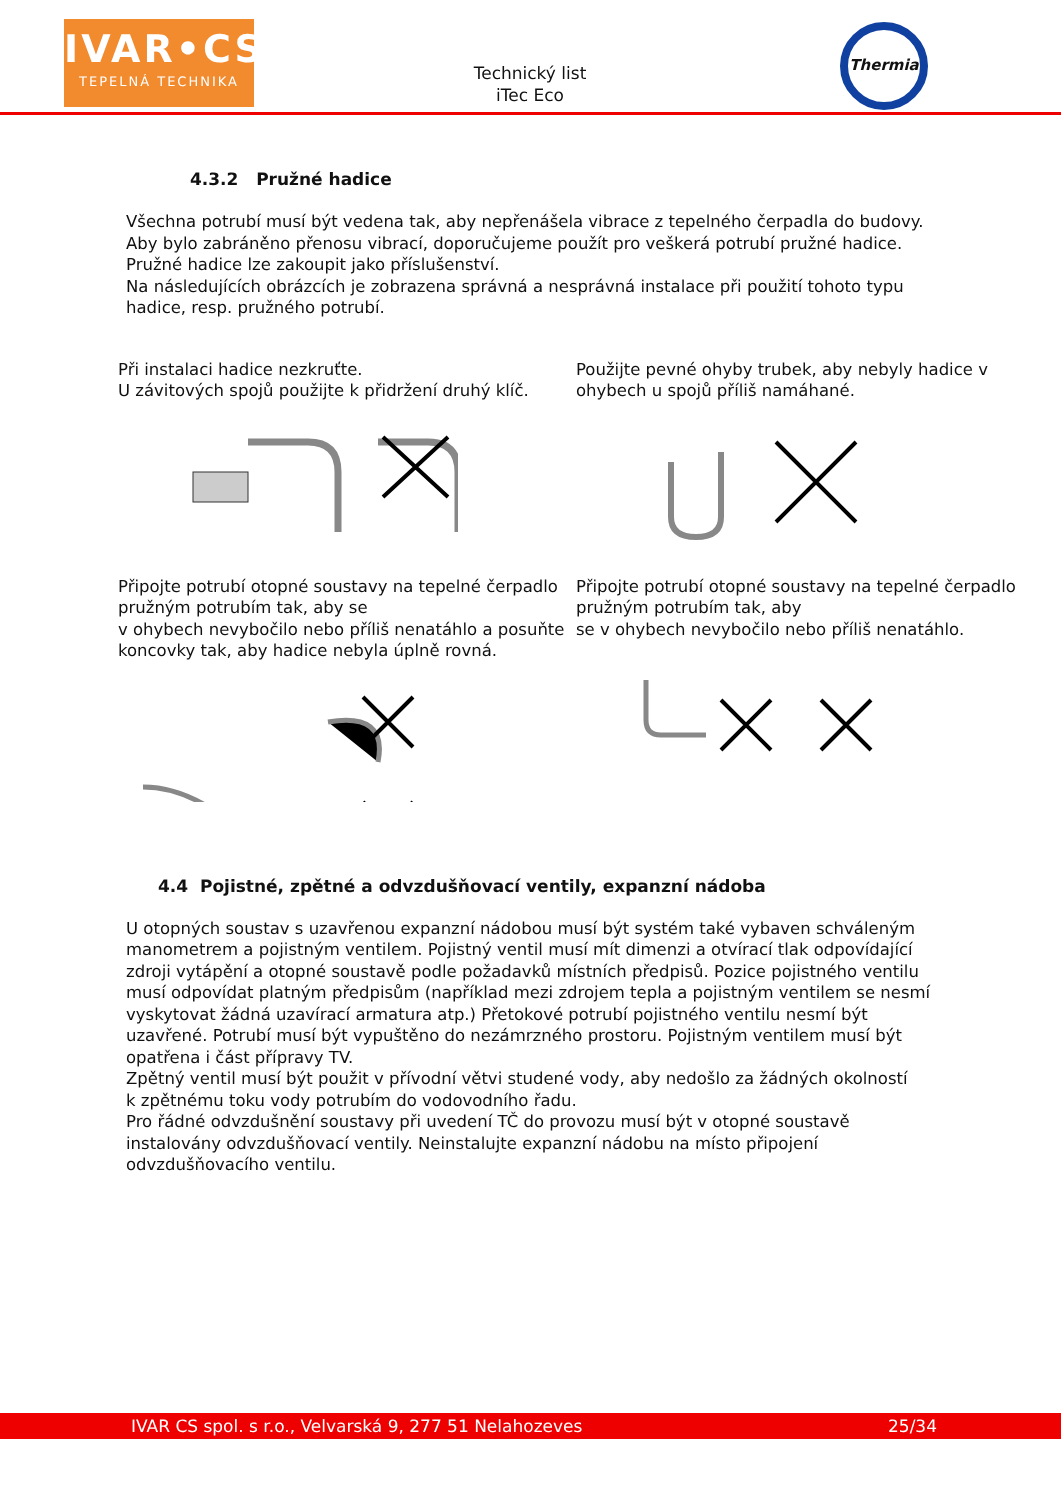IVAR•CS
TEPELNÁ TECHNIKA
Technický list
iTec Eco
Thermia
4.3.2 Pružné hadice
Všechna potrubí musí být vedena tak, aby nepřenášela vibrace z tepelného čerpadla do budovy. Aby bylo zabráněno přenosu vibrací, doporučujeme použít pro veškerá potrubí pružné hadice. Pružné hadice lze zakoupit jako příslušenství.
Na následujících obrázcích je zobrazena správná a nesprávná instalace při použití tohoto typu hadice, resp. pružného potrubí.
Při instalaci hadice nezkruťte.
U závitových spojů použijte k přidržení druhý klíč.
Připojte potrubí otopné soustavy na tepelné čerpadlo pružným potrubím tak, aby se
v ohybech nevybočilo nebo příliš nenatáhlo a posuňte koncovky tak, aby hadice nebyla úplně rovná.
Použijte pevné ohyby trubek, aby nebyly hadice v ohybech u spojů příliš namáhané.
Připojte potrubí otopné soustavy na tepelné čerpadlo pružným potrubím tak, aby
se v ohybech nevybočilo nebo příliš nenatáhlo.
4.4 Pojistné, zpětné a odvzdušňovací ventily, expanzní nádoba
U otopných soustav s uzavřenou expanzní nádobou musí být systém také vybaven schváleným manometrem a pojistným ventilem. Pojistný ventil musí mít dimenzi a otvírací tlak odpovídající zdroji vytápění a otopné soustavě podle požadavků místních předpisů. Pozice pojistného ventilu musí odpovídat platným předpisům (například mezi zdrojem tepla a pojistným ventilem se nesmí vyskytovat žádná uzavírací armatura atp.) Přetokové potrubí pojistného ventilu nesmí být uzavřené. Potrubí musí být vypuštěno do nezámrzného prostoru. Pojistným ventilem musí být opatřena i část přípravy TV.
Zpětný ventil musí být použit v přívodní větvi studené vody, aby nedošlo za žádných okolností
k zpětnému toku vody potrubím do vodovodního řadu.
Pro řádné odvzdušnění soustavy při uvedení TČ do provozu musí být v otopné soustavě instalovány odvzdušňovací ventily. Neinstalujte expanzní nádobu na místo připojení odvzdušňovacího ventilu.
IVAR CS spol. s r.o., Velvarská 9, 277 51 Nelahozeves 25/34